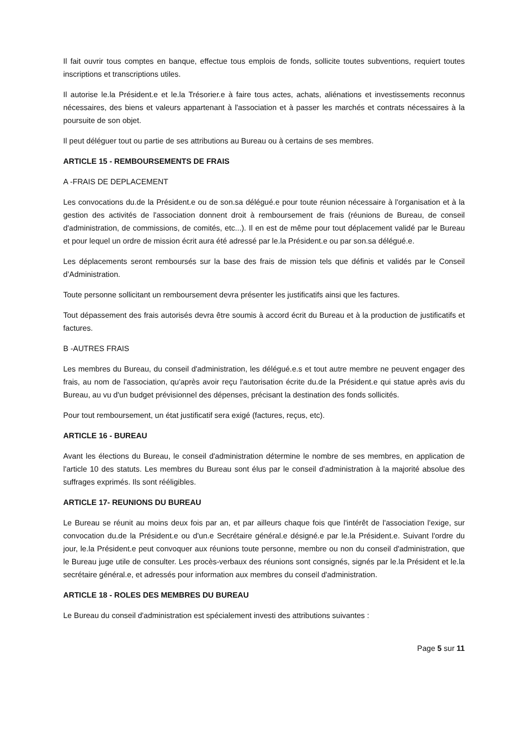Il fait ouvrir tous comptes en banque, effectue tous emplois de fonds, sollicite toutes subventions, requiert toutes inscriptions et transcriptions utiles.
Il autorise le.la Président.e et le.la Trésorier.e à faire tous actes, achats, aliénations et investissements reconnus nécessaires, des biens et valeurs appartenant à l'association et à passer les marchés et contrats nécessaires à la poursuite de son objet.
Il peut déléguer tout ou partie de ses attributions au Bureau ou à certains de ses membres.
ARTICLE 15 - REMBOURSEMENTS DE FRAIS
A -FRAIS DE DEPLACEMENT
Les convocations du.de la Président.e ou de son.sa délégué.e pour toute réunion nécessaire à l'organisation et à la gestion des activités de l'association donnent droit à remboursement de frais (réunions de Bureau, de conseil d'administration, de commissions, de comités, etc...). Il en est de même pour tout déplacement validé par le Bureau et pour lequel un ordre de mission écrit aura été adressé par le.la Président.e ou par son.sa délégué.e.
Les déplacements seront remboursés sur la base des frais de mission tels que définis et validés par le Conseil d’Administration.
Toute personne sollicitant un remboursement devra présenter les justificatifs ainsi que les factures.
Tout dépassement des frais autorisés devra être soumis à accord écrit du Bureau et à la production de justificatifs et factures.
B -AUTRES FRAIS
Les membres du Bureau, du conseil d'administration, les délégué.e.s et tout autre membre ne peuvent engager des frais, au nom de l'association, qu'après avoir reçu l'autorisation écrite du.de la Président.e qui statue après avis du Bureau, au vu d'un budget prévisionnel des dépenses, précisant la destination des fonds sollicités.
Pour tout remboursement, un état justificatif sera exigé (factures, reçus, etc).
ARTICLE 16 - BUREAU
Avant les élections du Bureau, le conseil d'administration détermine le nombre de ses membres, en application de l'article 10 des statuts. Les membres du Bureau sont élus par le conseil d'administration à la majorité absolue des suffrages exprimés. Ils sont rééligibles.
ARTICLE 17- REUNIONS DU BUREAU
Le Bureau se réunit au moins deux fois par an, et par ailleurs chaque fois que l'intérêt de l'association l'exige, sur convocation du.de la Président.e ou d'un.e Secrétaire général.e désigné.e par le.la Président.e. Suivant l'ordre du jour, le.la Président.e peut convoquer aux réunions toute personne, membre ou non du conseil d'administration, que le Bureau juge utile de consulter. Les procès-verbaux des réunions sont consignés, signés par le.la Président et le.la secrétaire général.e, et adressés pour information aux membres du conseil d'administration.
ARTICLE 18 - ROLES DES MEMBRES DU BUREAU
Le Bureau du conseil d'administration est spécialement investi des attributions suivantes :
Page 5 sur 11